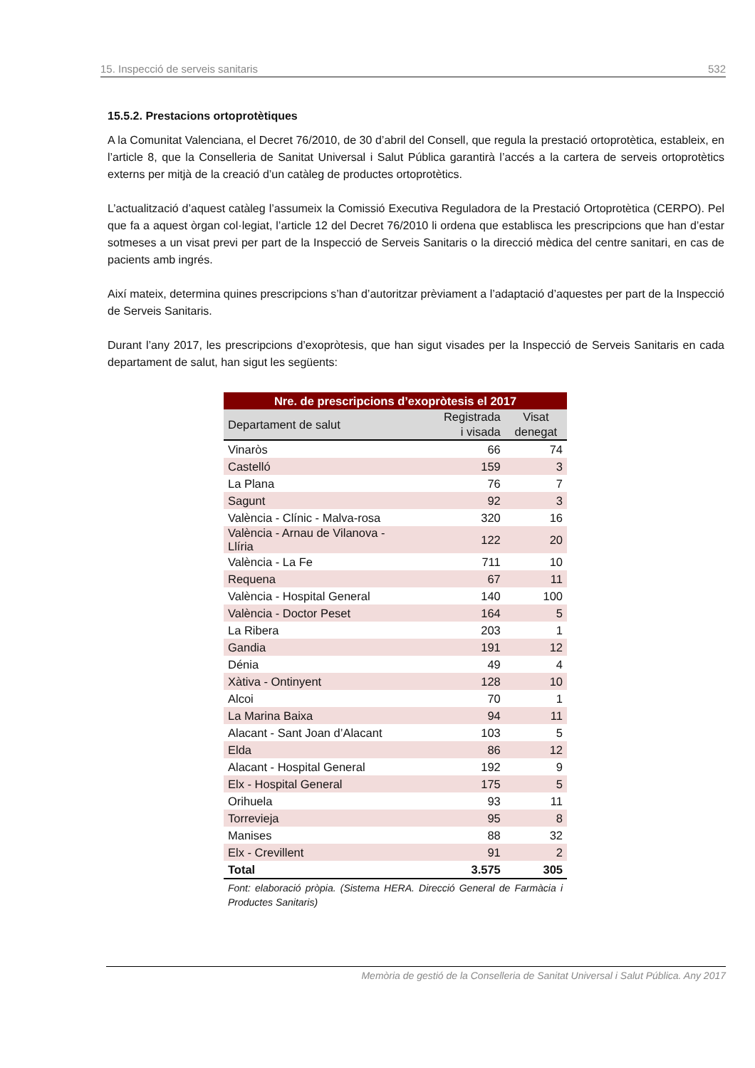15. Inspecció de serveis sanitaris 532
15.5.2. Prestacions ortoprotètiques
A la Comunitat Valenciana, el Decret 76/2010, de 30 d’abril del Consell, que regula la prestació ortoprotètica, estableix, en l’article 8, que la Conselleria de Sanitat Universal i Salut Pública garantirà l’accés a la cartera de serveis ortoprotètics externs per mitjà de la creació d’un catàleg de productes ortoprotètics.
L’actualització d’aquest catàleg l’assumeix la Comissió Executiva Reguladora de la Prestació Ortoprotètica (CERPO). Pel que fa a aquest òrgan col·legiat, l’article 12 del Decret 76/2010 li ordena que establisca les prescripcions que han d’estar sotmeses a un visat previ per part de la Inspecció de Serveis Sanitaris o la direcció mèdica del centre sanitari, en cas de pacients amb ingrés.
Així mateix, determina quines prescripcions s’han d’autoritzar prèviament a l’adaptació d’aquestes per part de la Inspecció de Serveis Sanitaris.
Durant l’any 2017, les prescripcions d’exopròtesis, que han sigut visades per la Inspecció de Serveis Sanitaris en cada departament de salut, han sigut les següents:
| Nre. de prescripcions d’exopròtesis el 2017 | | |
| --- | --- | --- |
| Departament de salut | Registrada i visada | Visat denegat |
| Vinaròs | 66 | 74 |
| Castelló | 159 | 3 |
| La Plana | 76 | 7 |
| Sagunt | 92 | 3 |
| València - Clínic - Malva-rosa | 320 | 16 |
| València - Arnau de Vilanova - Llíria | 122 | 20 |
| València - La Fe | 711 | 10 |
| Requena | 67 | 11 |
| València - Hospital General | 140 | 100 |
| València - Doctor Peset | 164 | 5 |
| La Ribera | 203 | 1 |
| Gandia | 191 | 12 |
| Dénia | 49 | 4 |
| Xàtiva - Ontinyent | 128 | 10 |
| Alcoi | 70 | 1 |
| La Marina Baixa | 94 | 11 |
| Alacant - Sant Joan d’Alacant | 103 | 5 |
| Elda | 86 | 12 |
| Alacant - Hospital General | 192 | 9 |
| Elx - Hospital General | 175 | 5 |
| Orihuela | 93 | 11 |
| Torrevieja | 95 | 8 |
| Manises | 88 | 32 |
| Elx - Crevillent | 91 | 2 |
| Total | 3.575 | 305 |
Font: elaboració pròpia. (Sistema HERA. Direcció General de Farmàcia i Productes Sanitaris)
Memòria de gestió de la Conselleria de Sanitat Universal i Salut Pública. Any 2017